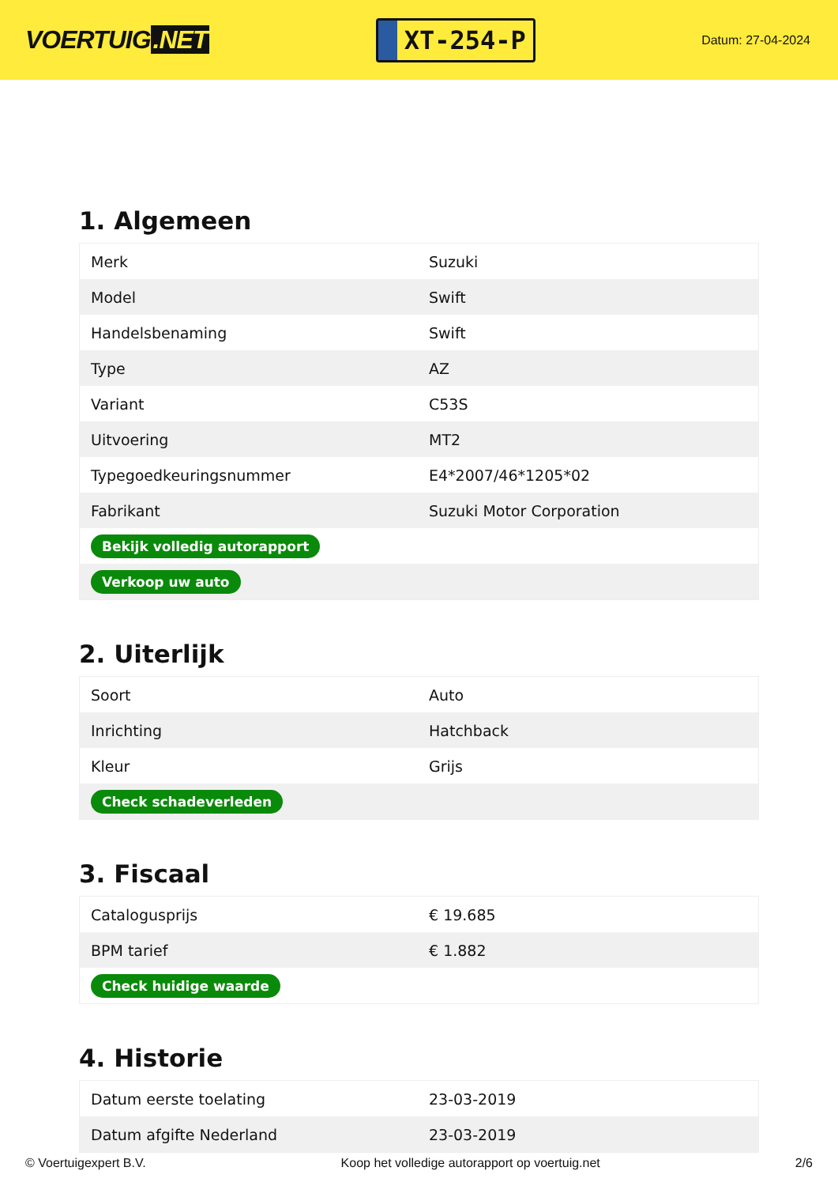VOERTUIG.NET
XT-254-P
Datum: 27-04-2024
1. Algemeen
| Merk | Suzuki |
| Model | Swift |
| Handelsbenaming | Swift |
| Type | AZ |
| Variant | C53S |
| Uitvoering | MT2 |
| Typegoedkeuringsnummer | E4*2007/46*1205*02 |
| Fabrikant | Suzuki Motor Corporation |
| Bekijk volledig autorapport | |
| Verkoop uw auto | |
2. Uiterlijk
| Soort | Auto |
| Inrichting | Hatchback |
| Kleur | Grijs |
| Check schadeverleden | |
3. Fiscaal
| Catalogusprijs | € 19.685 |
| BPM tarief | € 1.882 |
| Check huidige waarde | |
4. Historie
| Datum eerste toelating | 23-03-2019 |
| Datum afgifte Nederland | 23-03-2019 |
© Voertuigexpert B.V. Koop het volledige autorapport op voertuig.net 2/6